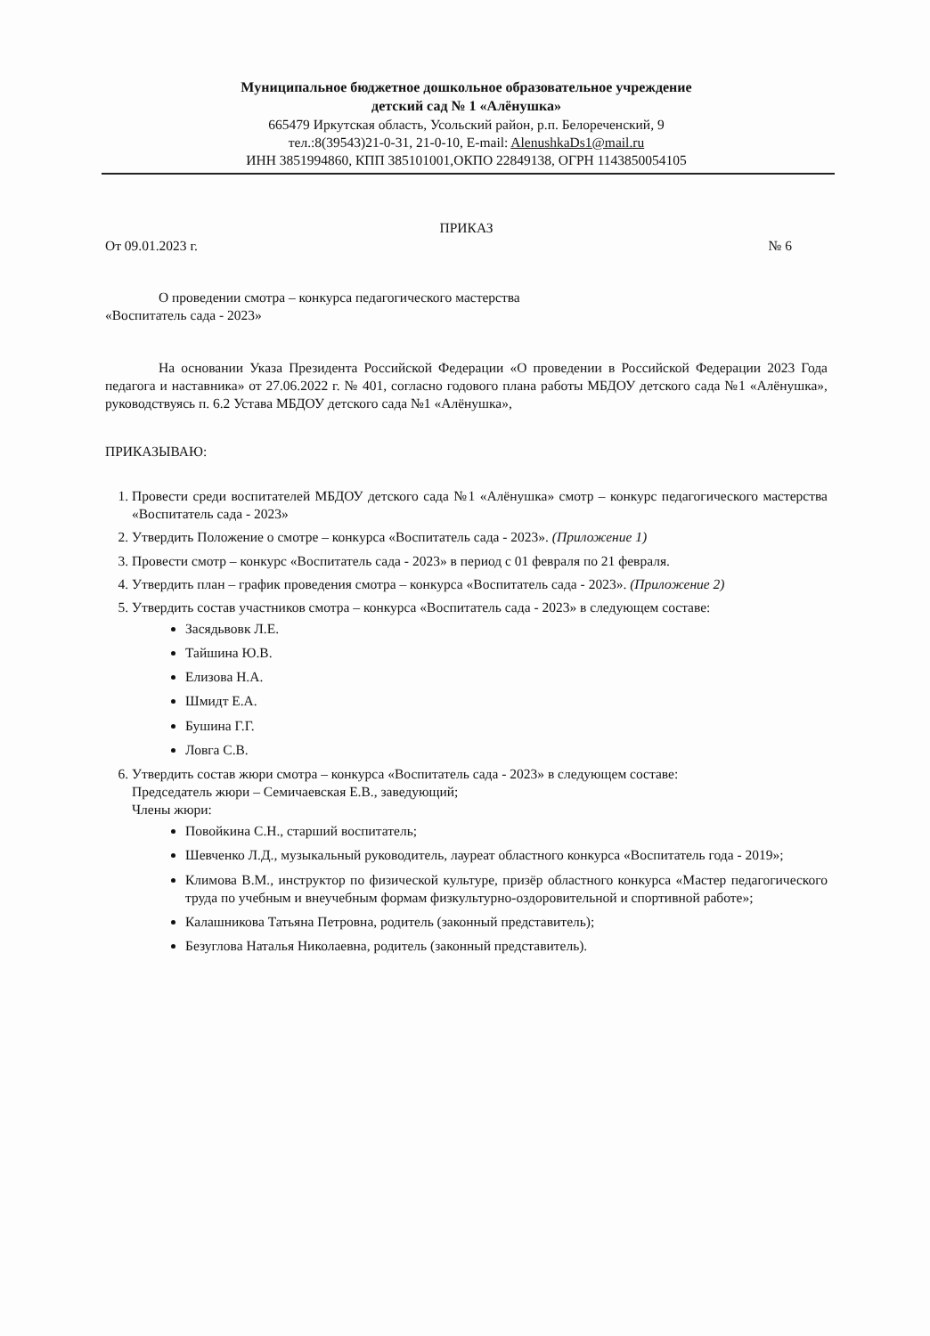Муниципальное бюджетное дошкольное образовательное учреждение
детский сад № 1 «Алёнушка»
665479 Иркутская область, Усольский район, р.п. Белореченский, 9
тел.:8(39543)21-0-31, 21-0-10, E-mail: AlenushkaDs1@mail.ru
ИНН 3851994860, КПП 385101001,ОКПО 22849138, ОГРН 1143850054105
ПРИКАЗ
От 09.01.2023 г. № 6
О проведении смотра – конкурса педагогического мастерства
«Воспитатель сада - 2023»
На основании Указа Президента Российской Федерации «О проведении в Российской Федерации 2023 Года педагога и наставника» от 27.06.2022 г. № 401, согласно годового плана работы МБДОУ детского сада №1 «Алёнушка», руководствуясь п. 6.2 Устава МБДОУ детского сада №1 «Алёнушка»,
ПРИКАЗЫВАЮ:
1. Провести среди воспитателей МБДОУ детского сада №1 «Алёнушка» смотр – конкурс педагогического мастерства «Воспитатель сада - 2023»
2. Утвердить Положение о смотре – конкурса «Воспитатель сада - 2023». (Приложение 1)
3. Провести смотр – конкурс «Воспитатель сада - 2023» в период с 01 февраля по 21 февраля.
4. Утвердить план – график проведения смотра – конкурса «Воспитатель сада - 2023». (Приложение 2)
5. Утвердить состав участников смотра – конкурса «Воспитатель сада - 2023» в следующем составе:
Засядьвовк Л.Е.
Тайшина Ю.В.
Елизова Н.А.
Шмидт Е.А.
Бушина Г.Г.
Ловга С.В.
6. Утвердить состав жюри смотра – конкурса «Воспитатель сада - 2023» в следующем составе:
Председатель жюри – Семичаевская Е.В., заведующий;
Члены жюри:
Повойкина С.Н., старший воспитатель;
Шевченко Л.Д., музыкальный руководитель, лауреат областного конкурса «Воспитатель года - 2019»;
Климова В.М., инструктор по физической культуре, призёр областного конкурса «Мастер педагогического труда по учебным и внеучебным формам физкультурно-оздоровительной и спортивной работе»;
Калашникова Татьяна Петровна, родитель (законный представитель);
Безуглова Наталья Николаевна, родитель (законный представитель).